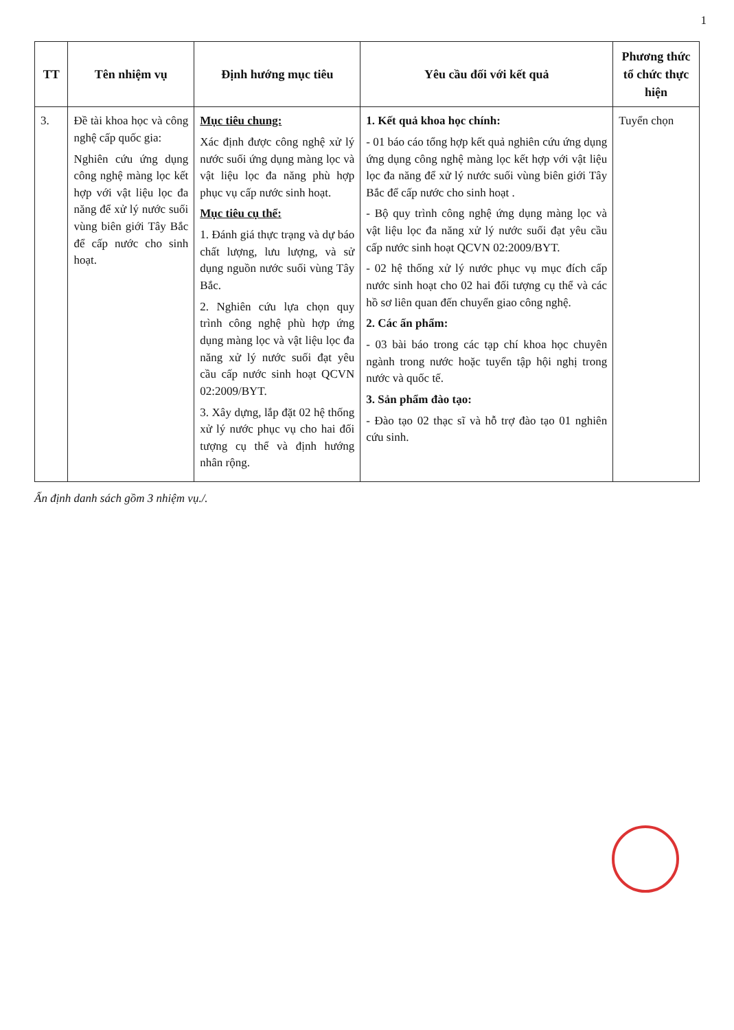1
| TT | Tên nhiệm vụ | Định hướng mục tiêu | Yêu cầu đối với kết quả | Phương thức tổ chức thực hiện |
| --- | --- | --- | --- | --- |
| 3. | Đề tài khoa học và công nghệ cấp quốc gia: Nghiên cứu ứng dụng công nghệ màng lọc kết hợp với vật liệu lọc đa năng để xử lý nước suối vùng biên giới Tây Bắc để cấp nước cho sinh hoạt. | Mục tiêu chung: Xác định được công nghệ xử lý nước suối ứng dụng màng lọc và vật liệu lọc đa năng phù hợp phục vụ cấp nước sinh hoạt. Mục tiêu cụ thể: 1. Đánh giá thực trạng và dự báo chất lượng, lưu lượng, và sử dụng nguồn nước suối vùng Tây Bắc. 2. Nghiên cứu lựa chọn quy trình công nghệ phù hợp ứng dụng màng lọc và vật liệu lọc đa năng xử lý nước suối đạt yêu cầu cấp nước sinh hoạt QCVN 02:2009/BYT. 3. Xây dựng, lắp đặt 02 hệ thống xử lý nước phục vụ cho hai đối tượng cụ thể và định hướng nhân rộng. | 1. Kết quả khoa học chính: - 01 báo cáo tổng hợp kết quả nghiên cứu ứng dụng ứng dụng công nghệ màng lọc kết hợp với vật liệu lọc đa năng để xử lý nước suối vùng biên giới Tây Bắc để cấp nước cho sinh hoạt . - Bộ quy trình công nghệ ứng dụng màng lọc và vật liệu lọc đa năng xử lý nước suối đạt yêu cầu cấp nước sinh hoạt QCVN 02:2009/BYT. - 02 hệ thống xử lý nước phục vụ mục đích cấp nước sinh hoạt cho 02 hai đối tượng cụ thể và các hồ sơ liên quan đến chuyển giao công nghệ. 2. Các ấn phẩm: - 03 bài báo trong các tạp chí khoa học chuyên ngành trong nước hoặc tuyển tập hội nghị trong nước và quốc tế. 3. Sản phẩm đào tạo: - Đào tạo 02 thạc sĩ và hỗ trợ đào tạo 01 nghiên cứu sinh. | Tuyển chọn |
Ấn định danh sách gồm 3 nhiệm vụ./.